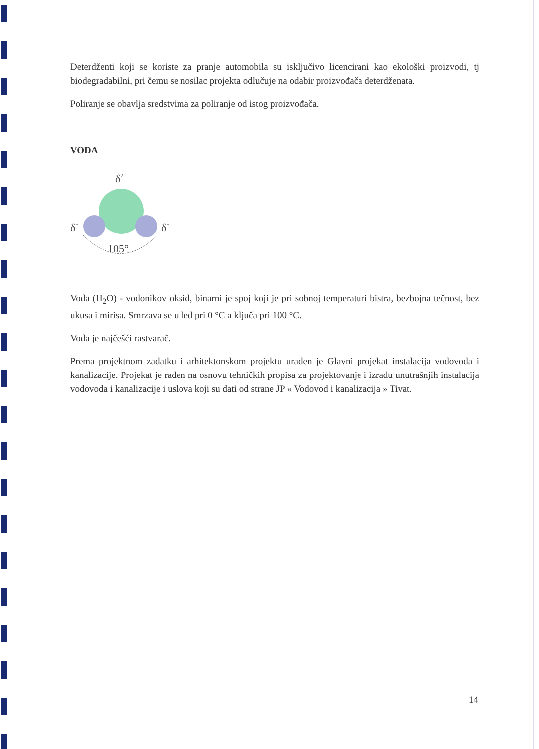Deterdženti koji se koriste za pranje automobila su isključivo licencirani kao ekološki proizvodi, tj biodegradabilni, pri čemu se nosilac projekta odlučuje na odabir proizvođača deterdženata.
Poliranje se obavlja sredstvima za poliranje od istog proizvođača.
VODA
δ2-
δ+
δ+
105°
Voda (H<sub>2</sub>O) - vodonikov oksid, binarni je spoj koji je pri sobnoj temperaturi bistra, bezbojna tečnost, bez ukusa i mirisa. Smrzava se u led pri 0 °C a ključa pri 100 °C.
Voda je najčešći rastvarač.
Prema projektnom zadatku i arhitektonskom projektu urađen je Glavni projekat instalacija vodovoda i kanalizacije. Projekat je rađen na osnovu tehničkih propisa za projektovanje i izradu unutrašnjih instalacija vodovoda i kanalizacije i uslova koji su dati od strane JP « Vodovod i kanalizacija » Tivat.
14